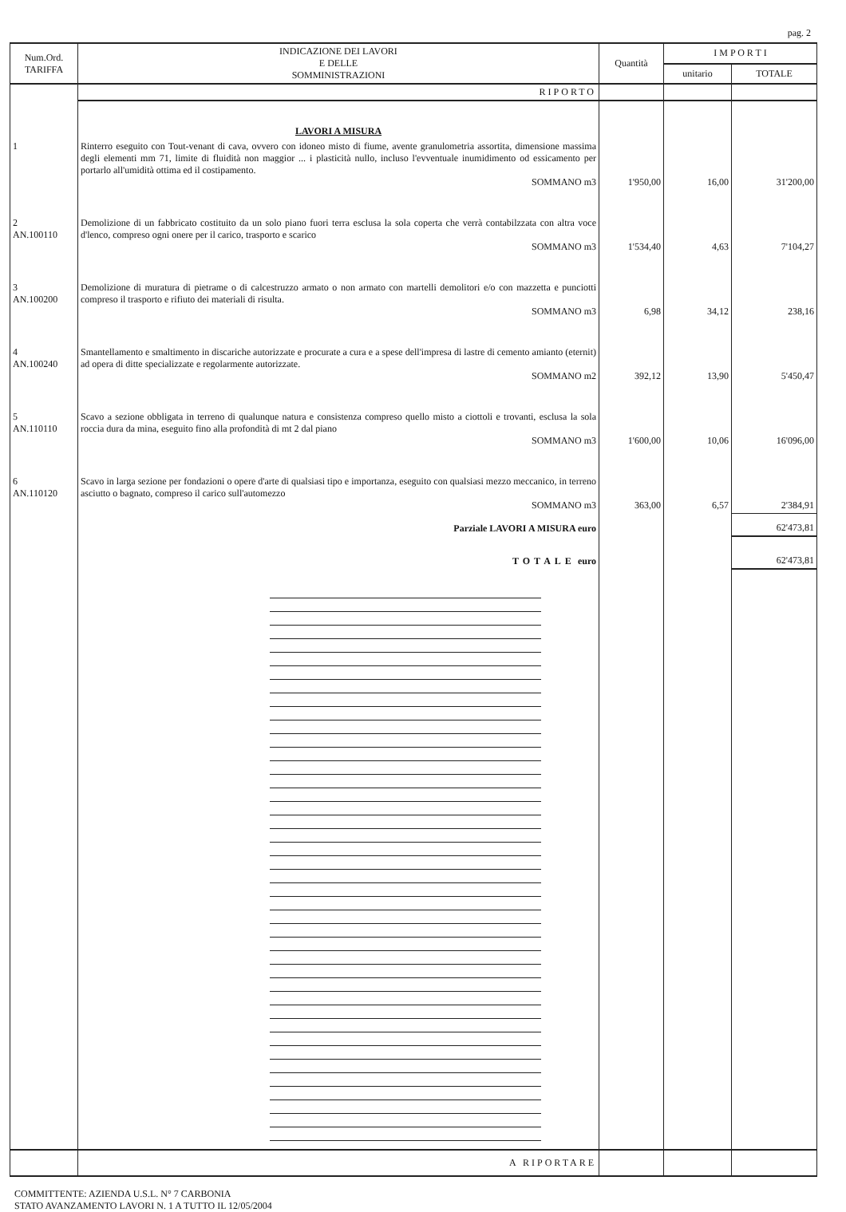pag. 2
| Num.Ord. TARIFFA | INDICAZIONE DEI LAVORI E DELLE SOMMINISTRAZIONI | Quantità | I M P O R T I | |
| --- | --- | --- | --- | --- |
| | | | unitario | TOTALE |
| | RIPORTO | | | |
| | LAVORI A MISURA | | | |
| 1 | Rinterro eseguito con Tout-venant di cava, ovvero con idoneo misto di fiume, avente granulometria assortita, dimensione massima degli elementi mm 71, limite di fluidità non maggior ... i plasticità nullo, incluso l'evventuale inumidimento od essicamento per portarlo all'umidità ottima ed il costipamento. SOMMANO m3 | 1'950,00 | 16,00 | 31'200,00 |
| 2 AN.100110 | Demolizione di un fabbricato costituito da un solo piano fuori terra esclusa la sola coperta che verrà contabilzzata con altra voce d'lenco, compreso ogni onere per il carico, trasporto e scarico SOMMANO m3 | 1'534,40 | 4,63 | 7'104,27 |
| 3 AN.100200 | Demolizione di muratura di pietrame o di calcestruzzo armato o non armato con martelli demolitori e/o con mazzetta e punciotti compreso il trasporto e rifiuto dei materiali di risulta. SOMMANO m3 | 6,98 | 34,12 | 238,16 |
| 4 AN.100240 | Smantellamento e smaltimento in discariche autorizzate e procurate a cura e a spese dell'impresa di lastre di cemento amianto (eternit) ad opera di ditte specializzate e regolarmente autorizzate. SOMMANO m2 | 392,12 | 13,90 | 5'450,47 |
| 5 AN.110110 | Scavo a sezione obbligata in terreno di qualunque natura e consistenza compreso quello misto a ciottoli e trovanti, esclusa la sola roccia dura da mina, eseguito fino alla profondità di mt 2 dal piano SOMMANO m3 | 1'600,00 | 10,06 | 16'096,00 |
| 6 AN.110120 | Scavo in larga sezione per fondazioni o opere d'arte di qualsiasi tipo e importanza, eseguito con qualsiasi mezzo meccanico, in terreno asciutto o bagnato, compreso il carico sull'automezzo SOMMANO m3 | 363,00 | 6,57 | 2'384,91 |
| | Parziale LAVORI A MISURA euro | | | 62'473,81 |
| | TOTALE euro | | | 62'473,81 |
| | A RIPORTARE | | | |
COMMITTENTE: AZIENDA U.S.L. N° 7 CARBONIA
STATO AVANZAMENTO LAVORI N. 1 A TUTTO IL 12/05/2004